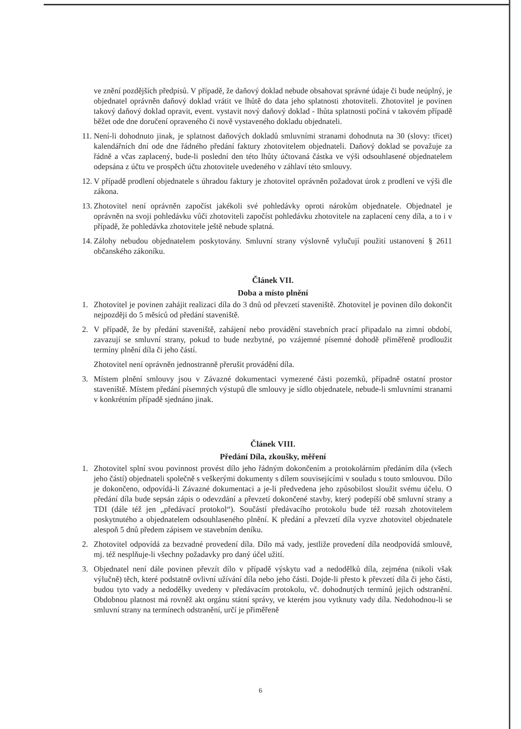ve znění pozdějších předpisů. V případě, že daňový doklad nebude obsahovat správné údaje či bude neúplný, je objednatel oprávněn daňový doklad vrátit ve lhůtě do data jeho splatnosti zhotoviteli. Zhotovitel je povinen takový daňový doklad opravit, event. vystavit nový daňový doklad - lhůta splatnosti počíná v takovém případě běžet ode dne doručení opraveného či nově vystaveného dokladu objednateli.
11. Není-li dohodnuto jinak, je splatnost daňových dokladů smluvními stranami dohodnuta na 30 (slovy: třicet) kalendářních dní ode dne řádného předání faktury zhotovitelem objednateli. Daňový doklad se považuje za řádně a včas zaplacený, bude-li poslední den této lhůty účtovaná částka ve výši odsouhlasené objednatelem odepsána z účtu ve prospěch účtu zhotovitele uvedeného v záhlaví této smlouvy.
12. V případě prodlení objednatele s úhradou faktury je zhotovitel oprávněn požadovat úrok z prodlení ve výši dle zákona.
13. Zhotovitel není oprávněn započíst jakékoli své pohledávky oproti nárokům objednatele. Objednatel je oprávněn na svoji pohledávku vůči zhotoviteli započíst pohledávku zhotovitele na zaplacení ceny díla, a to i v případě, že pohledávka zhotovitele ještě nebude splatná.
14. Zálohy nebudou objednatelem poskytovány. Smluvní strany výslovně vylučují použití ustanovení § 2611 občanského zákoníku.
Článek VII.
Doba a místo plnění
1. Zhotovitel je povinen zahájit realizaci díla do 3 dnů od převzetí staveniště. Zhotovitel je povinen dílo dokončit nejpozději do 5 měsíců od předání staveniště.
2. V případě, že by předání staveniště, zahájení nebo provádění stavebních prací připadalo na zimní období, zavazují se smluvní strany, pokud to bude nezbytné, po vzájemné písemné dohodě přiměřeně prodloužit termíny plnění díla či jeho částí.
Zhotovitel není oprávněn jednostranně přerušit provádění díla.
3. Místem plnění smlouvy jsou v Závazné dokumentaci vymezené části pozemků, případně ostatní prostor staveniště. Místem předání písemných výstupů dle smlouvy je sídlo objednatele, nebude-li smluvními stranami v konkrétním případě sjednáno jinak.
Článek VIII.
Předání Díla, zkoušky, měření
1. Zhotovitel splní svou povinnost provést dílo jeho řádným dokončením a protokolárním předáním díla (všech jeho částí) objednateli společně s veškerými dokumenty s dílem souvisejícími v souladu s touto smlouvou. Dílo je dokončeno, odpovídá-li Závazné dokumentaci a je-li předvedena jeho způsobilost sloužit svému účelu. O předání díla bude sepsán zápis o odevzdání a převzetí dokončené stavby, který podepíší obě smluvní strany a TDI (dále též jen „předávací protokol“). Součástí předávacího protokolu bude též rozsah zhotovitelem poskytnutého a objednatelem odsouhlaseného plnění. K předání a převzetí díla vyzve zhotovitel objednatele alespoň 5 dnů předem zápisem ve stavebním deníku.
2. Zhotovitel odpovídá za bezvadné provedení díla. Dílo má vady, jestliže provedení díla neodpovídá smlouvě, mj. též nesplňuje-li všechny požadavky pro daný účel užití.
3. Objednatel není dále povinen převzít dílo v případě výskytu vad a nedodělků díla, zejména (nikoli však výlučně) těch, které podstatně ovlivní užívání díla nebo jeho části. Dojde-li přesto k převzetí díla či jeho části, budou tyto vady a nedodělky uvedeny v předávacím protokolu, vč. dohodnutých termínů jejich odstranění. Obdobnou platnost má rovněž akt orgánu státní správy, ve kterém jsou vytknuty vady díla. Nedohodnou-li se smluvní strany na termínech odstranění, určí je přiměřeně
6